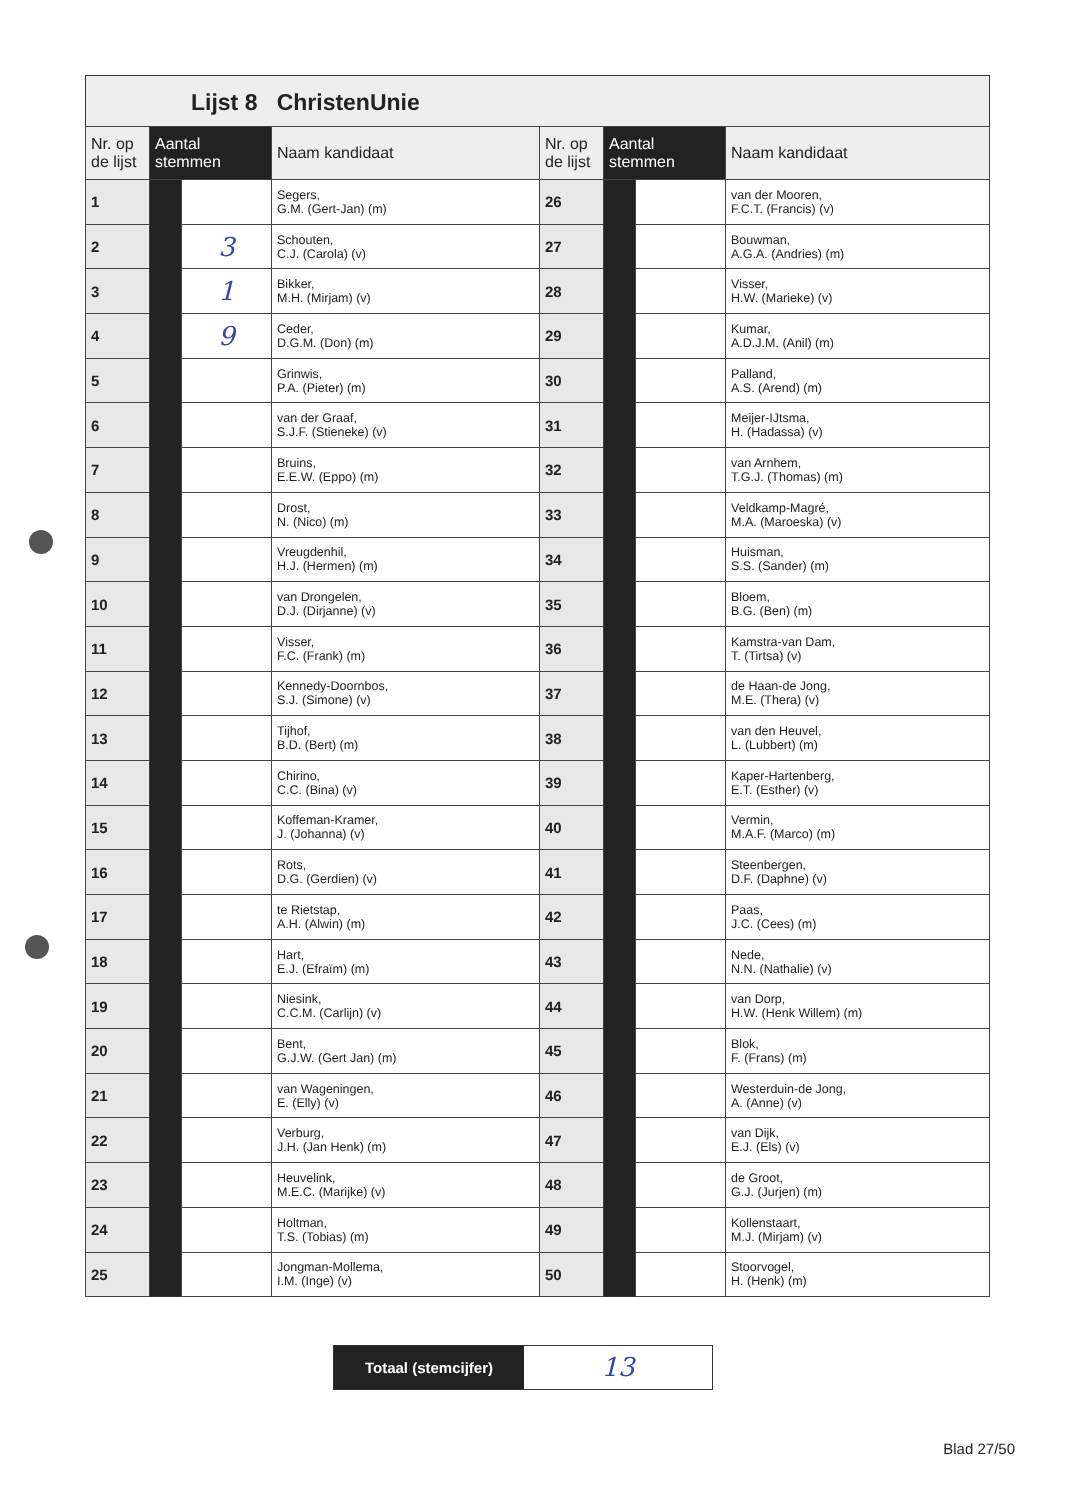Lijst 8 ChristenUnie
| Nr. op de lijst | Aantal stemmen | | Naam kandidaat | Nr. op de lijst | Aantal stemmen | | Naam kandidaat |
| --- | --- | --- | --- | --- | --- | --- | --- |
| 1 | | | Segers, G.M. (Gert-Jan) (m) | 26 | | | van der Mooren, F.C.T. (Francis) (v) |
| 2 | | 3 | Schouten, C.J. (Carola) (v) | 27 | | | Bouwman, A.G.A. (Andries) (m) |
| 3 | | 1 | Bikker, M.H. (Mirjam) (v) | 28 | | | Visser, H.W. (Marieke) (v) |
| 4 | | 9 | Ceder, D.G.M. (Don) (m) | 29 | | | Kumar, A.D.J.M. (Anil) (m) |
| 5 | | | Grinwis, P.A. (Pieter) (m) | 30 | | | Palland, A.S. (Arend) (m) |
| 6 | | | van der Graaf, S.J.F. (Stieneke) (v) | 31 | | | Meijer-IJtsma, H. (Hadassa) (v) |
| 7 | | | Bruins, E.E.W. (Eppo) (m) | 32 | | | van Arnhem, T.G.J. (Thomas) (m) |
| 8 | | | Drost, N. (Nico) (m) | 33 | | | Veldkamp-Magré, M.A. (Maroeska) (v) |
| 9 | | | Vreugdenhil, H.J. (Hermen) (m) | 34 | | | Huisman, S.S. (Sander) (m) |
| 10 | | | van Drongelen, D.J. (Dirjanne) (v) | 35 | | | Bloem, B.G. (Ben) (m) |
| 11 | | | Visser, F.C. (Frank) (m) | 36 | | | Kamstra-van Dam, T. (Tirtsa) (v) |
| 12 | | | Kennedy-Doornbos, S.J. (Simone) (v) | 37 | | | de Haan-de Jong, M.E. (Thera) (v) |
| 13 | | | Tijhof, B.D. (Bert) (m) | 38 | | | van den Heuvel, L. (Lubbert) (m) |
| 14 | | | Chirino, C.C. (Bina) (v) | 39 | | | Kaper-Hartenberg, E.T. (Esther) (v) |
| 15 | | | Koffeman-Kramer, J. (Johanna) (v) | 40 | | | Vermin, M.A.F. (Marco) (m) |
| 16 | | | Rots, D.G. (Gerdien) (v) | 41 | | | Steenbergen, D.F. (Daphne) (v) |
| 17 | | | te Rietstap, A.H. (Alwin) (m) | 42 | | | Paas, J.C. (Cees) (m) |
| 18 | | | Hart, E.J. (Efraïm) (m) | 43 | | | Nede, N.N. (Nathalie) (v) |
| 19 | | | Niesink, C.C.M. (Carlijn) (v) | 44 | | | van Dorp, H.W. (Henk Willem) (m) |
| 20 | | | Bent, G.J.W. (Gert Jan) (m) | 45 | | | Blok, F. (Frans) (m) |
| 21 | | | van Wageningen, E. (Elly) (v) | 46 | | | Westerduin-de Jong, A. (Anne) (v) |
| 22 | | | Verburg, J.H. (Jan Henk) (m) | 47 | | | van Dijk, E.J. (Els) (v) |
| 23 | | | Heuvelink, M.E.C. (Marijke) (v) | 48 | | | de Groot, G.J. (Jurjen) (m) |
| 24 | | | Holtman, T.S. (Tobias) (m) | 49 | | | Kollenstaart, M.J. (Mirjam) (v) |
| 25 | | | Jongman-Mollema, I.M. (Inge) (v) | 50 | | | Stoorvogel, H. (Henk) (m) |
Totaal (stemcijfer)
13
Blad 27/50